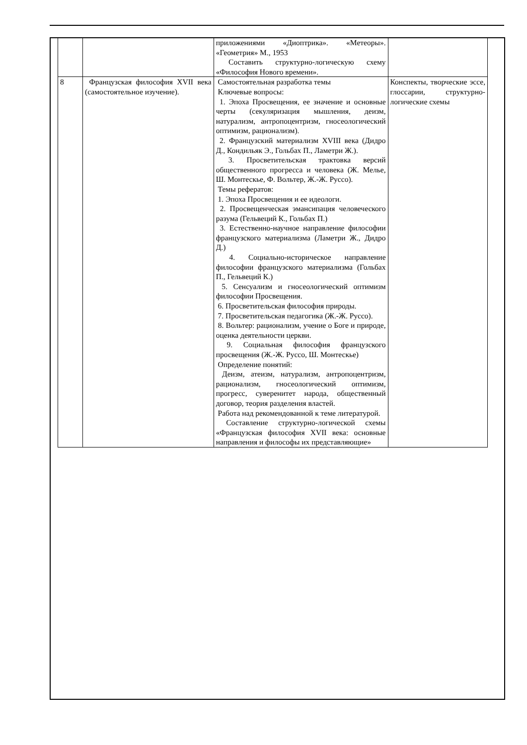| | | приложениями «Диоптрика». «Метеоры». «Геометрия» М., 1953 Составить структурно-логическую схему «Философия Нового времени». | |
| 8 | Французская философия XVII века (самостоятельное изучение). | Самостоятельная разработка темы Ключевые вопросы: 1. Эпоха Просвещения, ее значение и основные черты (секуляризация мышления, деизм, натурализм, антропоцентризм, гносеологический оптимизм, рационализм). 2. Французский материализм XVIII века (Дидро Д., Кондильяк Э., Гольбах П., Ламетри Ж.). 3. Просветительская трактовка версий общественного прогресса и человека (Ж. Мелье, Ш. Монтескье, Ф. Вольтер, Ж.-Ж. Руссо). Темы рефератов: 1. Эпоха Просвещения и ее идеологи. 2. Просвещенческая эмансипация человеческого разума (Гельвеций К., Гольбах П.) 3. Естественно-научное направление философии французского материализма (Ламетри Ж., Дидро Д.) 4. Социально-историческое направление философии французского материализма (Гольбах П., Гельвеций К.) 5. Сенсуализм и гносеологический оптимизм философии Просвещения. 6. Просветительская философия природы. 7. Просветительская педагогика (Ж.-Ж. Руссо). 8. Вольтер: рационализм, учение о Боге и природе, оценка деятельности церкви. 9. Социальная философия французского просвещения (Ж.-Ж. Руссо, Ш. Монтескье) Определение понятий: Деизм, атеизм, натурализм, антропоцентризм, рационализм, гносеологический оптимизм, прогресс, суверенитет народа, общественный договор, теория разделения властей. Работа над рекомендованной к теме литературой. Составление структурно-логической схемы «Французская философия XVII века: основные направления и философы их представляющие» | Конспекты, творческие эссе, глоссарии, структурно-логические схемы |